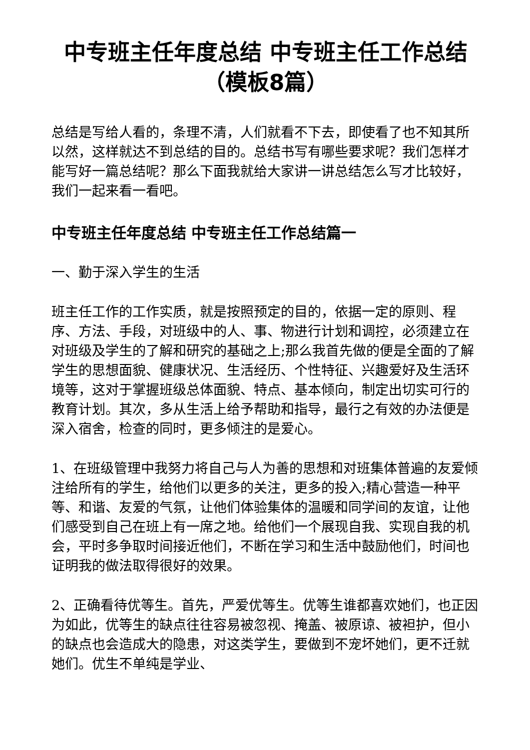中专班主任年度总结 中专班主任工作总结（模板8篇）
总结是写给人看的，条理不清，人们就看不下去，即使看了也不知其所以然，这样就达不到总结的目的。总结书写有哪些要求呢？我们怎样才能写好一篇总结呢？那么下面我就给大家讲一讲总结怎么写才比较好，我们一起来看一看吧。
中专班主任年度总结 中专班主任工作总结篇一
一、勤于深入学生的生活
班主任工作的工作实质，就是按照预定的目的，依据一定的原则、程序、方法、手段，对班级中的人、事、物进行计划和调控，必须建立在对班级及学生的了解和研究的基础之上;那么我首先做的便是全面的了解学生的思想面貌、健康状况、生活经历、个性特征、兴趣爱好及生活环境等，这对于掌握班级总体面貌、特点、基本倾向，制定出切实可行的教育计划。其次，多从生活上给予帮助和指导，最行之有效的办法便是深入宿舍，检查的同时，更多倾注的是爱心。
1、在班级管理中我努力将自己与人为善的思想和对班集体普遍的友爱倾注给所有的学生，给他们以更多的关注，更多的投入;精心营造一种平等、和谐、友爱的气氛，让他们体验集体的温暖和同学间的友谊，让他们感受到自己在班上有一席之地。给他们一个展现自我、实现自我的机会，平时多争取时间接近他们，不断在学习和生活中鼓励他们，时间也证明我的做法取得很好的效果。
2、正确看待优等生。首先，严爱优等生。优等生谁都喜欢她们，也正因为如此，优等生的缺点往往容易被忽视、掩盖、被原谅、被袒护，但小的缺点也会造成大的隐患，对这类学生，要做到不宠坏她们，更不迁就她们。优生不单纯是学业、